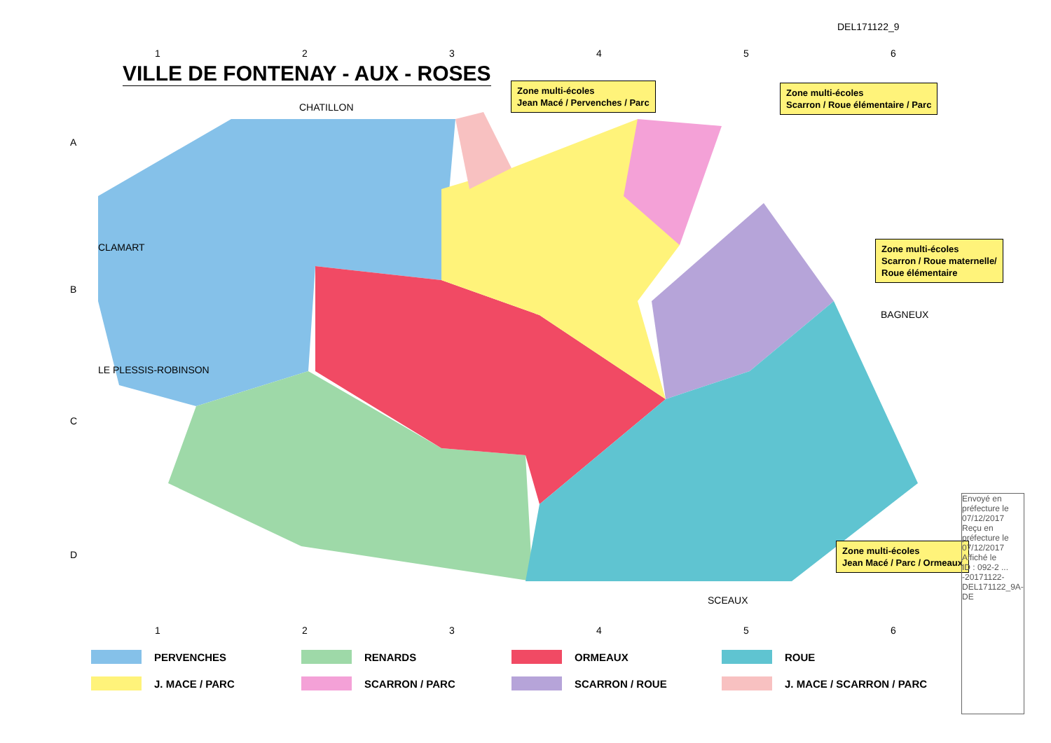DEL171122_9
VILLE DE FONTENAY - AUX - ROSES
1 2 3 4 5 6
CHATILLON
CLAMART
LE PLESSIS-ROBINSON
BAGNEUX
SCEAUX
A
B
C
D
Zone multi-écoles
Jean Macé / Pervenches / Parc
Zone multi-écoles
Scarron / Roue élémentaire / Parc
Zone multi-écoles
Scarron / Roue maternelle/
Roue élémentaire
Zone multi-écoles
Jean Macé / Parc / Ormeaux
1 2 3 4 5 6
PERVENCHES
RENARDS
ORMEAUX
ROUE
J. MACE / PARC
SCARRON / PARC
SCARRON / ROUE
J. MACE / SCARRON / PARC
Envoyé en préfecture le 07/12/2017
Reçu en préfecture le 07/12/2017
Affiché le
ID : 092-2 ... -20171122-DEL171122_9A-DE